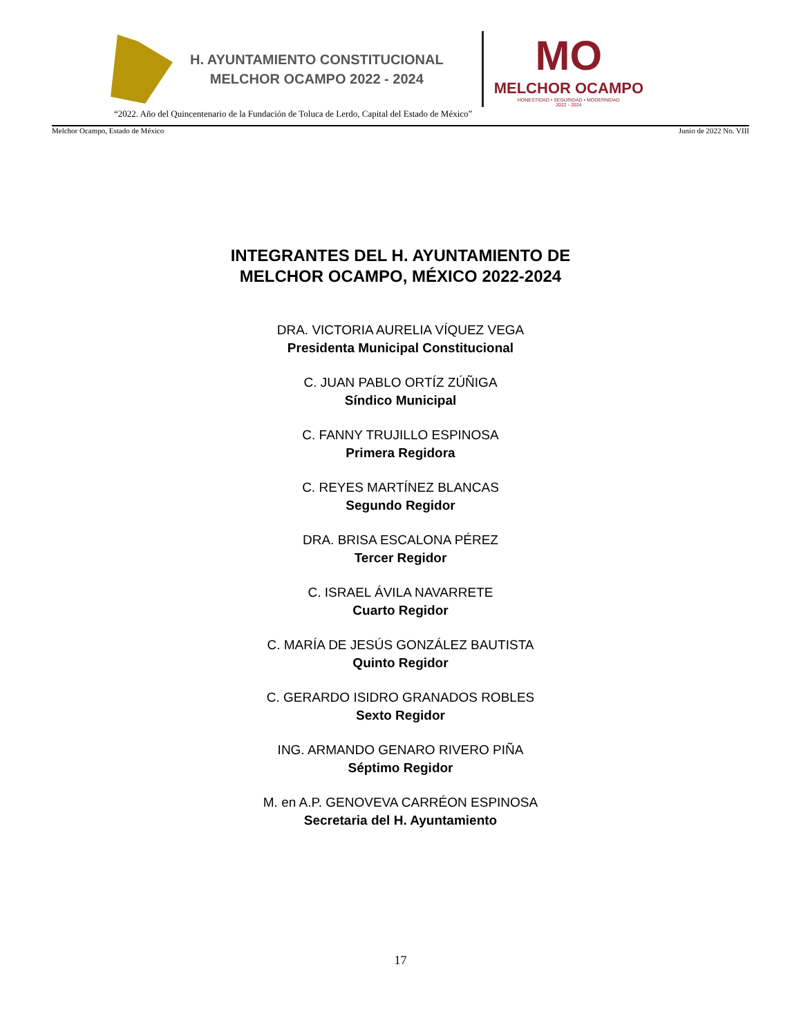H. AYUNTAMIENTO CONSTITUCIONAL
MELCHOR OCAMPO 2022 - 2024
MO
MELCHOR OCAMPO
HONESTIDAD • SEGURIDAD • MODERNIDAD
2022 - 2024
“2022. Año del Quincentenario de la Fundación de Toluca de Lerdo, Capital del Estado de México”
Melchor Ocampo, Estado de México Junio de 2022 No. VIII
INTEGRANTES DEL H. AYUNTAMIENTO DE
MELCHOR OCAMPO, MÉXICO 2022-2024
DRA. VICTORIA AURELIA VÍQUEZ VEGA
Presidenta Municipal Constitucional
C. JUAN PABLO ORTÍZ ZÚÑIGA
Síndico Municipal
C. FANNY TRUJILLO ESPINOSA
Primera Regidora
C. REYES MARTÍNEZ BLANCAS
Segundo Regidor
DRA. BRISA ESCALONA PÉREZ
Tercer Regidor
C. ISRAEL ÁVILA NAVARRETE
Cuarto Regidor
C. MARÍA DE JESÚS GONZÁLEZ BAUTISTA
Quinto Regidor
C. GERARDO ISIDRO GRANADOS ROBLES
Sexto Regidor
ING. ARMANDO GENARO RIVERO PIÑA
Séptimo Regidor
M. en A.P. GENOVEVA CARRÉON ESPINOSA
Secretaria del H. Ayuntamiento
17